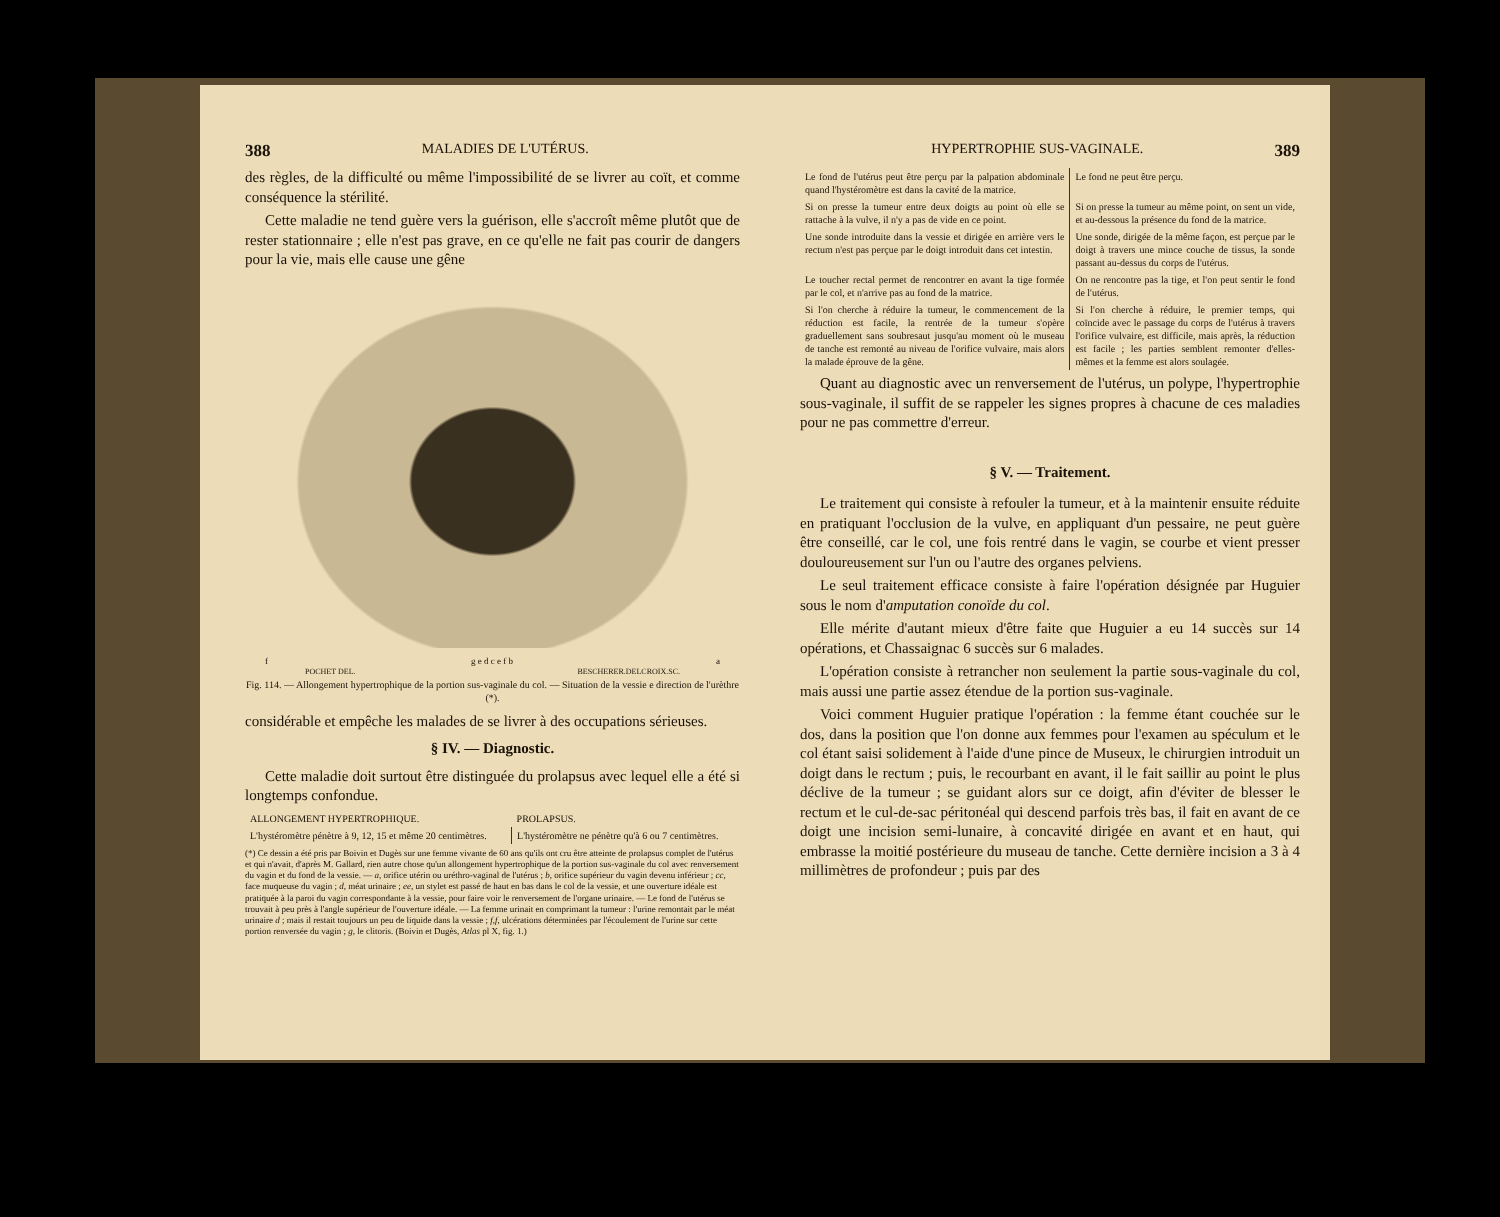388 MALADIES DE L'UTÉRUS.
des règles, de la difficulté ou même l'impossibilité de se livrer au coït, et comme conséquence la stérilité.
Cette maladie ne tend guère vers la guérison, elle s'accroît même plutôt que de rester stationnaire ; elle n'est pas grave, en ce qu'elle ne fait pas courir de dangers pour la vie, mais elle cause une gêne
f g e d c e f b a
POCHET DEL. BESCHERER.DELCROIX.SC.
Fig. 114. — Allongement hypertrophique de la portion sus-vaginale du col. — Situation de la vessie e direction de l'urèthre (*).
considérable et empêche les malades de se livrer à des occupations sérieuses.
§ IV. — Diagnostic.
Cette maladie doit surtout être distinguée du prolapsus avec lequel elle a été si longtemps confondue.
| ALLONGEMENT HYPERTROPHIQUE. | PROLAPSUS. |
| --- | --- |
| L'hystéromètre pénètre à 9, 12, 15 et même 20 centimètres. | L'hystéromètre ne pénètre qu'à 6 ou 7 centimètres. |
(*) Ce dessin a été pris par Boivin et Dugès sur une femme vivante de 60 ans qu'ils ont cru être atteinte de prolapsus complet de l'utérus et qui n'avait, d'après M. Gallard, rien autre chose qu'un allongement hypertrophique de la portion sus-vaginale du col avec renversement du vagin et du fond de la vessie. — a, orifice utérin ou uréthro-vaginal de l'utérus ; b, orifice supérieur du vagin devenu inférieur ; cc, face muqueuse du vagin ; d, méat urinaire ; ee, un stylet est passé de haut en bas dans le col de la vessie, et une ouverture idéale est pratiquée à la paroi du vagin correspondante à la vessie, pour faire voir le renversement de l'organe urinaire. — Le fond de l'utérus se trouvait à peu près à l'angle supérieur de l'ouverture idéale. — La femme urinait en comprimant la tumeur : l'urine remontait par le méat urinaire d ; mais il restait toujours un peu de liquide dans la vessie ; f,f, ulcérations déterminées par l'écoulement de l'urine sur cette portion renversée du vagin ; g, le clitoris. (Boivin et Dugès, Atlas pl X, fig. 1.)
HYPERTROPHIE SUS-VAGINALE. 389
| Le fond de l'utérus peut être perçu par la palpation abdominale quand l'hystéromètre est dans la cavité de la matrice. | Le fond ne peut être perçu. |
| Si on presse la tumeur entre deux doigts au point où elle se rattache à la vulve, il n'y a pas de vide en ce point. | Si on presse la tumeur au même point, on sent un vide, et au-dessous la présence du fond de la matrice. |
| Une sonde introduite dans la vessie et dirigée en arrière vers le rectum n'est pas perçue par le doigt introduit dans cet intestin. | Une sonde, dirigée de la même façon, est perçue par le doigt à travers une mince couche de tissus, la sonde passant au-dessus du corps de l'utérus. |
| Le toucher rectal permet de rencontrer en avant la tige formée par le col, et n'arrive pas au fond de la matrice. | On ne rencontre pas la tige, et l'on peut sentir le fond de l'utérus. |
| Si l'on cherche à réduire la tumeur, le commencement de la réduction est facile, la rentrée de la tumeur s'opère graduellement sans soubresaut jusqu'au moment où le museau de tanche est remonté au niveau de l'orifice vulvaire, mais alors la malade éprouve de la gêne. | Si l'on cherche à réduire, le premier temps, qui coïncide avec le passage du corps de l'utérus à travers l'orifice vulvaire, est difficile, mais après, la réduction est facile ; les parties semblent remonter d'elles-mêmes et la femme est alors soulagée. |
Quant au diagnostic avec un renversement de l'utérus, un polype, l'hypertrophie sous-vaginale, il suffit de se rappeler les signes propres à chacune de ces maladies pour ne pas commettre d'erreur.
§ V. — Traitement.
Le traitement qui consiste à refouler la tumeur, et à la maintenir ensuite réduite en pratiquant l'occlusion de la vulve, en appliquant d'un pessaire, ne peut guère être conseillé, car le col, une fois rentré dans le vagin, se courbe et vient presser douloureusement sur l'un ou l'autre des organes pelviens.
Le seul traitement efficace consiste à faire l'opération désignée par Huguier sous le nom d'amputation conoïde du col.
Elle mérite d'autant mieux d'être faite que Huguier a eu 14 succès sur 14 opérations, et Chassaignac 6 succès sur 6 malades.
L'opération consiste à retrancher non seulement la partie sous-vaginale du col, mais aussi une partie assez étendue de la portion sus-vaginale.
Voici comment Huguier pratique l'opération : la femme étant couchée sur le dos, dans la position que l'on donne aux femmes pour l'examen au spéculum et le col étant saisi solidement à l'aide d'une pince de Museux, le chirurgien introduit un doigt dans le rectum ; puis, le recourbant en avant, il le fait saillir au point le plus déclive de la tumeur ; se guidant alors sur ce doigt, afin d'éviter de blesser le rectum et le cul-de-sac péritonéal qui descend parfois très bas, il fait en avant de ce doigt une incision semi-lunaire, à concavité dirigée en avant et en haut, qui embrasse la moitié postérieure du museau de tanche. Cette dernière incision a 3 à 4 millimètres de profondeur ; puis par des